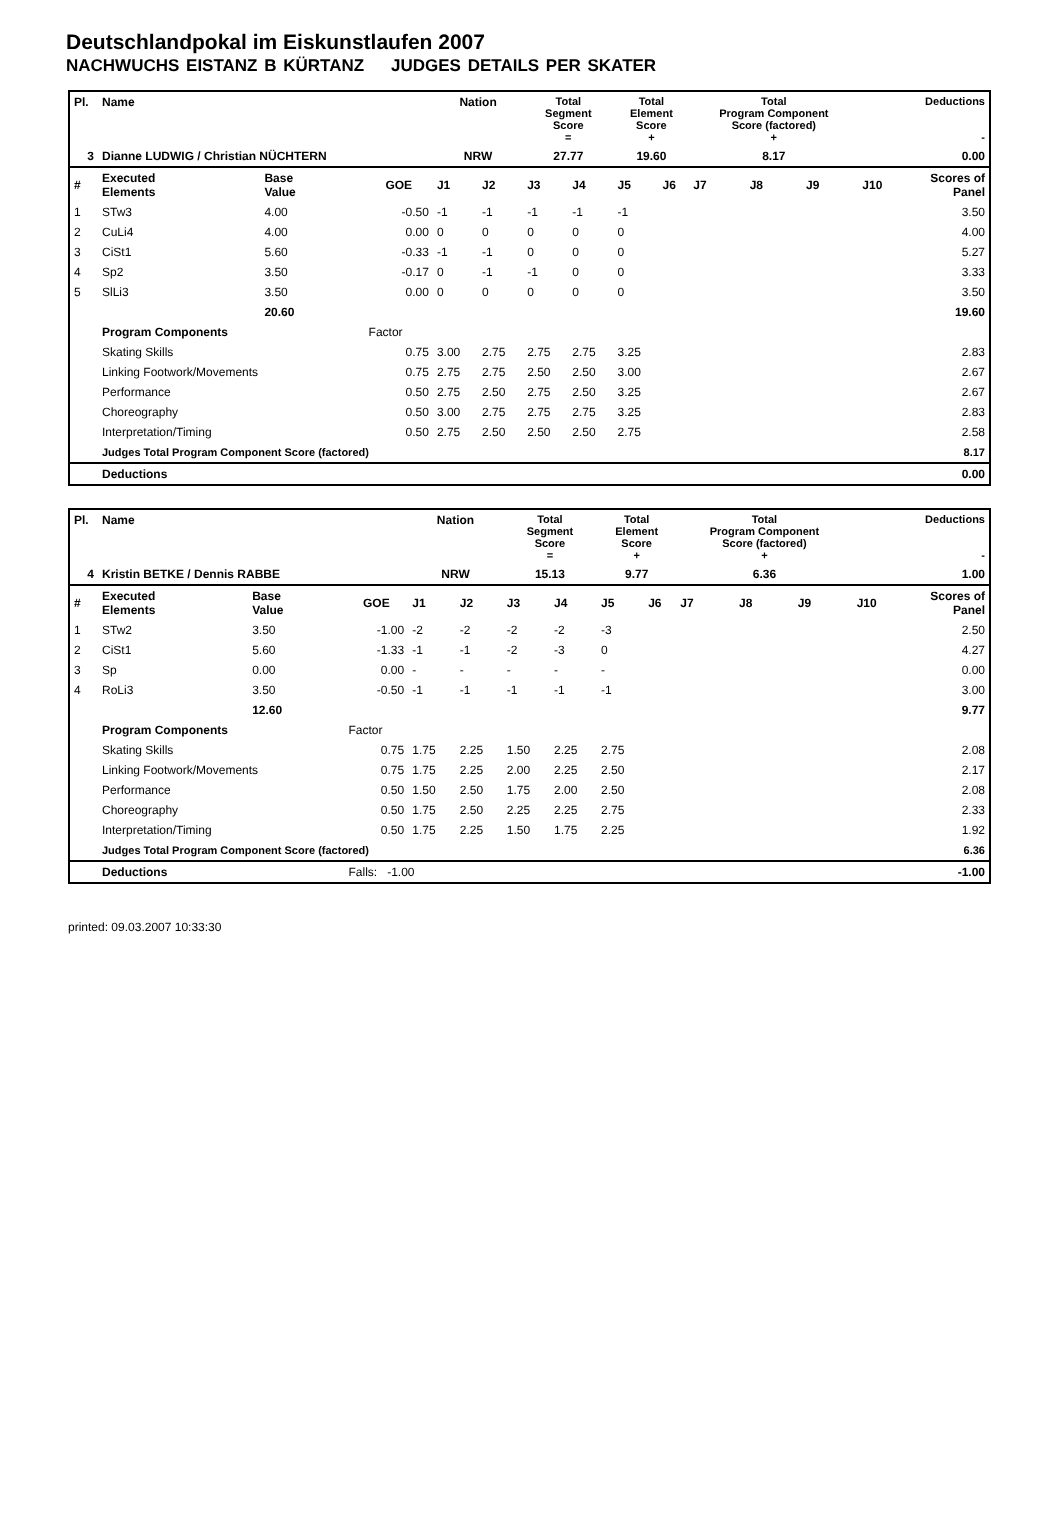Deutschlandpokal im Eiskunstlaufen 2007
NACHWUCHS EISTANZ B KÜRTANZ JUDGES DETAILS PER SKATER
| Pl. | Name | | | Nation | | Total Segment Score = | | Total Element Score + | | Total Program Component Score (factored) + | | | Deductions - | |
| --- | --- | --- | --- | --- | --- | --- | --- | --- | --- | --- | --- | --- | --- | --- |
| 3 | Dianne LUDWIG / Christian NÜCHTERN | | | NRW | | 27.77 | | 19.60 | | 8.17 | | | 0.00 | |
| # | Executed Elements | Base Value | GOE | J1 | J2 | J3 | J4 | J5 | J6 | J7 | J8 | J9 | J10 | Scores of Panel |
| 1 | STw3 | 4.00 | -0.50 | -1 | -1 | -1 | -1 | -1 | | | | | | 3.50 |
| 2 | CuLi4 | 4.00 | 0.00 | 0 | 0 | 0 | 0 | 0 | | | | | | 4.00 |
| 3 | CiSt1 | 5.60 | -0.33 | -1 | -1 | 0 | 0 | 0 | | | | | | 5.27 |
| 4 | Sp2 | 3.50 | -0.17 | 0 | -1 | -1 | 0 | 0 | | | | | | 3.33 |
| 5 | SlLi3 | 3.50 | 0.00 | 0 | 0 | 0 | 0 | 0 | | | | | | 3.50 |
| | | 20.60 | | | | | | | | | | | | 19.60 |
| | Program Components | | Factor | | | | | | | | | | | |
| | Skating Skills | | 0.75 | 3.00 | 2.75 | 2.75 | 2.75 | 3.25 | | | | | | 2.83 |
| | Linking Footwork/Movements | | 0.75 | 2.75 | 2.75 | 2.50 | 2.50 | 3.00 | | | | | | 2.67 |
| | Performance | | 0.50 | 2.75 | 2.50 | 2.75 | 2.50 | 3.25 | | | | | | 2.67 |
| | Choreography | | 0.50 | 3.00 | 2.75 | 2.75 | 2.75 | 3.25 | | | | | | 2.83 |
| | Interpretation/Timing | | 0.50 | 2.75 | 2.50 | 2.50 | 2.50 | 2.75 | | | | | | 2.58 |
| | Judges Total Program Component Score (factored) | | | | | | | | | | | | | 8.17 |
| | Deductions | | | | | | | | | | | | | 0.00 |
| Pl. | Name | | | Nation | | Total Segment Score = | | Total Element Score + | | Total Program Component Score (factored) + | | | Deductions - | |
| --- | --- | --- | --- | --- | --- | --- | --- | --- | --- | --- | --- | --- | --- | --- |
| 4 | Kristin BETKE / Dennis RABBE | | | NRW | | 15.13 | | 9.77 | | 6.36 | | | 1.00 | |
| # | Executed Elements | Base Value | GOE | J1 | J2 | J3 | J4 | J5 | J6 | J7 | J8 | J9 | J10 | Scores of Panel |
| 1 | STw2 | 3.50 | -1.00 | -2 | -2 | -2 | -2 | -3 | | | | | | 2.50 |
| 2 | CiSt1 | 5.60 | -1.33 | -1 | -1 | -2 | -3 | 0 | | | | | | 4.27 |
| 3 | Sp | 0.00 | 0.00 | - | - | - | - | - | | | | | | 0.00 |
| 4 | RoLi3 | 3.50 | -0.50 | -1 | -1 | -1 | -1 | -1 | | | | | | 3.00 |
| | | 12.60 | | | | | | | | | | | | 9.77 |
| | Program Components | | Factor | | | | | | | | | | | |
| | Skating Skills | | 0.75 | 1.75 | 2.25 | 1.50 | 2.25 | 2.75 | | | | | | 2.08 |
| | Linking Footwork/Movements | | 0.75 | 1.75 | 2.25 | 2.00 | 2.25 | 2.50 | | | | | | 2.17 |
| | Performance | | 0.50 | 1.50 | 2.50 | 1.75 | 2.00 | 2.50 | | | | | | 2.08 |
| | Choreography | | 0.50 | 1.75 | 2.50 | 2.25 | 2.25 | 2.75 | | | | | | 2.33 |
| | Interpretation/Timing | | 0.50 | 1.75 | 2.25 | 1.50 | 1.75 | 2.25 | | | | | | 1.92 |
| | Judges Total Program Component Score (factored) | | | | | | | | | | | | | 6.36 |
| | Deductions | | Falls: -1.00 | | | | | | | | | | | -1.00 |
printed: 09.03.2007 10:33:30